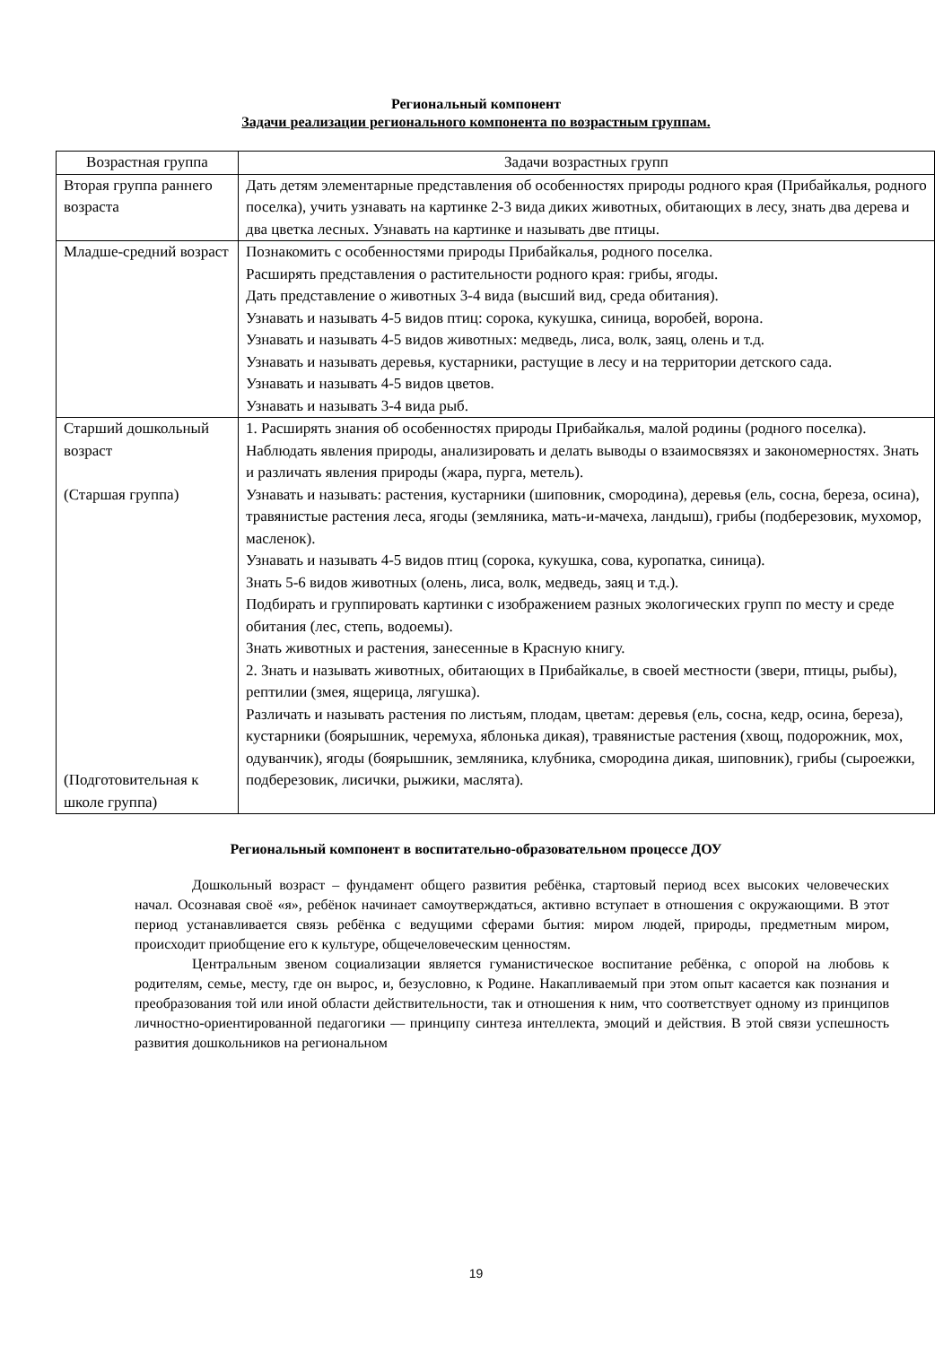Региональный компонент
Задачи реализации регионального компонента по возрастным группам.
| Возрастная группа | Задачи возрастных групп |
| --- | --- |
| Вторая группа раннего возраста | Дать детям элементарные представления об особенностях природы родного края (Прибайкалья, родного поселка), учить узнавать на картинке 2-3 вида диких животных, обитающих в лесу, знать два дерева и два цветка лесных. Узнавать на картинке и называть две птицы. |
| Младше-средний возраст | Познакомить с особенностями природы Прибайкалья, родного поселка. Расширять представления о растительности родного края: грибы, ягоды. Дать представление о животных 3-4 вида (высший вид, среда обитания). Узнавать и называть 4-5 видов птиц: сорока, кукушка, синица, воробей, ворона. Узнавать и называть 4-5 видов животных: медведь, лиса, волк, заяц, олень и т.д. Узнавать и называть деревья, кустарники, растущие в лесу и на территории детского сада. Узнавать и называть 4-5 видов цветов. Узнавать и называть 3-4 вида рыб. |
| Старший дошкольный возраст (Старшая группа) (Подготовительная к школе группа) | 1. Расширять знания об особенностях природы Прибайкалья, малой родины (родного поселка). Наблюдать явления природы, анализировать и делать выводы о взаимосвязях и закономерностях. Знать и различать явления природы (жара, пурга, метель). Узнавать и называть: растения, кустарники (шиповник, смородина), деревья (ель, сосна, береза, осина), травянистые растения леса, ягоды (земляника, мать-и-мачеха, ландыш), грибы (подберезовик, мухомор, масленок). Узнавать и называть 4-5 видов птиц (сорока, кукушка, сова, куропатка, синица). Знать 5-6 видов животных (олень, лиса, волк, медведь, заяц и т.д.). Подбирать и группировать картинки с изображением разных экологических групп по месту и среде обитания (лес, степь, водоемы). Знать животных и растения, занесенные в Красную книгу. 2. Знать и называть животных, обитающих в Прибайкалье, в своей местности (звери, птицы, рыбы), рептилии (змея, ящерица, лягушка). Различать и называть растения по листьям, плодам, цветам: деревья (ель, сосна, кедр, осина, береза), кустарники (боярышник, черемуха, яблонька дикая), травянистые растения (хвощ, подорожник, мох, одуванчик), ягоды (боярышник, земляника, клубника, смородина дикая, шиповник), грибы (сыроежки, подберезовик, лисички, рыжики, маслята). |
Региональный компонент в воспитательно-образовательном процессе ДОУ
Дошкольный возраст – фундамент общего развития ребёнка, стартовый период всех высоких человеческих начал. Осознавая своё «я», ребёнок начинает самоутверждаться, активно вступает в отношения с окружающими. В этот период устанавливается связь ребёнка с ведущими сферами бытия: миром людей, природы, предметным миром, происходит приобщение его к культуре, общечеловеческим ценностям.
Центральным звеном социализации является гуманистическое воспитание ребёнка, с опорой на любовь к родителям, семье, месту, где он вырос, и, безусловно, к Родине. Накапливаемый при этом опыт касается как познания и преобразования той или иной области действительности, так и отношения к ним, что соответствует одному из принципов личностно-ориентированной педагогики — принципу синтеза интеллекта, эмоций и действия. В этой связи успешность развития дошкольников на региональном
19